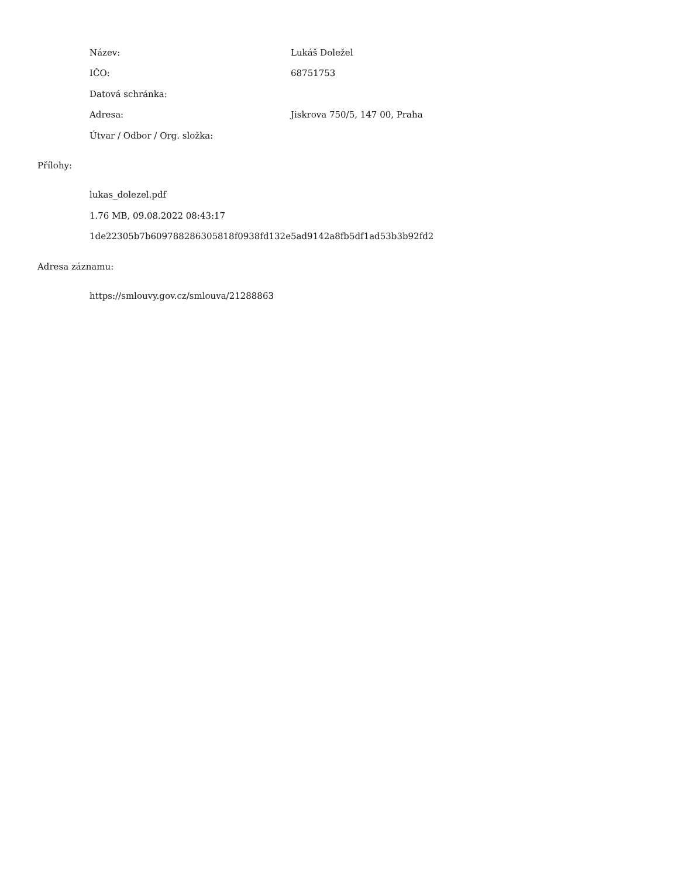Název: Lukáš Doležel
IČO: 68751753
Datová schránka:
Adresa: Jiskrova 750/5, 147 00, Praha
Útvar / Odbor / Org. složka:
Přílohy:
lukas_dolezel.pdf
1.76 MB, 09.08.2022 08:43:17
1de22305b7b609788286305818f0938fd132e5ad9142a8fb5df1ad53b3b92fd2
Adresa záznamu:
https://smlouvy.gov.cz/smlouva/21288863